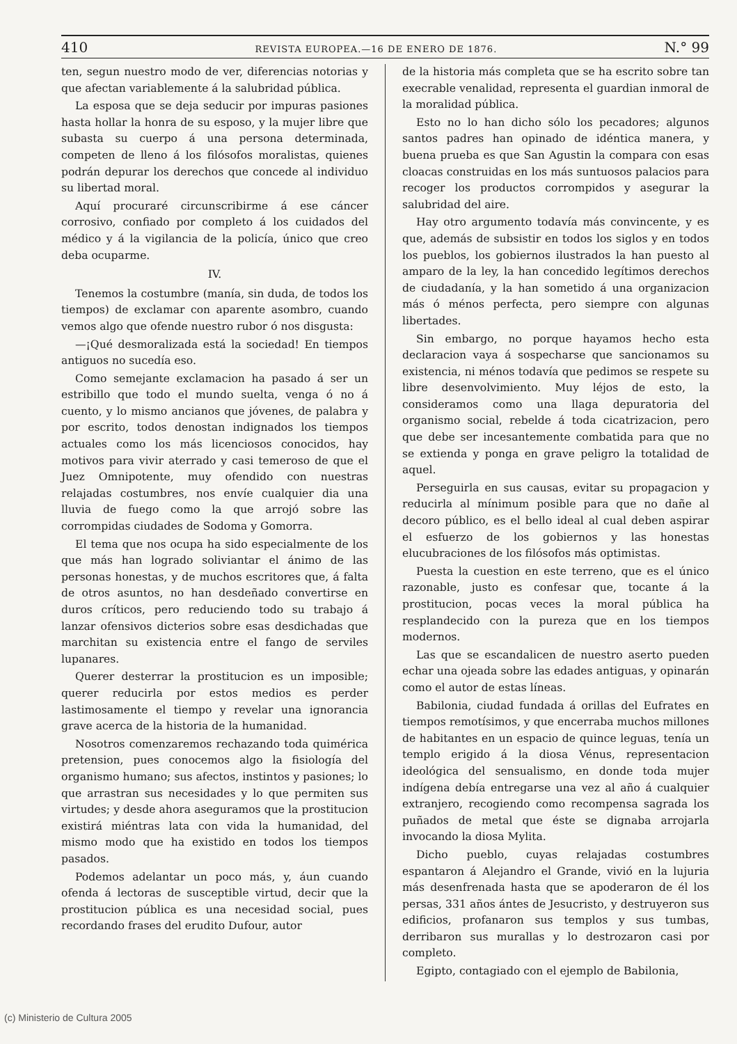410 REVISTA EUROPEA.—16 DE ENERO DE 1876. N.° 99
ten, segun nuestro modo de ver, diferencias notorias y que afectan variablemente á la salubridad pública.
La esposa que se deja seducir por impuras pasiones hasta hollar la honra de su esposo, y la mujer libre que subasta su cuerpo á una persona determinada, competen de lleno á los filósofos moralistas, quienes podrán depurar los derechos que concede al individuo su libertad moral.
Aquí procuraré circunscribirme á ese cáncer corrosivo, confiado por completo á los cuidados del médico y á la vigilancia de la policía, único que creo deba ocuparme.
IV.
Tenemos la costumbre (manía, sin duda, de todos los tiempos) de exclamar con aparente asombro, cuando vemos algo que ofende nuestro rubor ó nos disgusta:
—¡Qué desmoralizada está la sociedad! En tiempos antiguos no sucedía eso.
Como semejante exclamacion ha pasado á ser un estribillo que todo el mundo suelta, venga ó no á cuento, y lo mismo ancianos que jóvenes, de palabra y por escrito, todos denostan indignados los tiempos actuales como los más licenciosos conocidos, hay motivos para vivir aterrado y casi temeroso de que el Juez Omnipotente, muy ofendido con nuestras relajadas costumbres, nos envíe cualquier dia una lluvia de fuego como la que arrojó sobre las corrompidas ciudades de Sodoma y Gomorra.
El tema que nos ocupa ha sido especialmente de los que más han logrado soliviantar el ánimo de las personas honestas, y de muchos escritores que, á falta de otros asuntos, no han desdeñado convertirse en duros críticos, pero reduciendo todo su trabajo á lanzar ofensivos dicterios sobre esas desdichadas que marchitan su existencia entre el fango de serviles lupanares.
Querer desterrar la prostitucion es un imposible; querer reducirla por estos medios es perder lastimosamente el tiempo y revelar una ignorancia grave acerca de la historia de la humanidad.
Nosotros comenzaremos rechazando toda quimérica pretension, pues conocemos algo la fisiología del organismo humano; sus afectos, instintos y pasiones; lo que arrastran sus necesidades y lo que permiten sus virtudes; y desde ahora aseguramos que la prostitucion existirá miéntras lata con vida la humanidad, del mismo modo que ha existido en todos los tiempos pasados.
Podemos adelantar un poco más, y, áun cuando ofenda á lectoras de susceptible virtud, decir que la prostitucion pública es una necesidad social, pues recordando frases del erudito Dufour, autor
de la historia más completa que se ha escrito sobre tan execrable venalidad, representa el guardian inmoral de la moralidad pública.
Esto no lo han dicho sólo los pecadores; algunos santos padres han opinado de idéntica manera, y buena prueba es que San Agustin la compara con esas cloacas construidas en los más suntuosos palacios para recoger los productos corrompidos y asegurar la salubridad del aire.
Hay otro argumento todavía más convincente, y es que, además de subsistir en todos los siglos y en todos los pueblos, los gobiernos ilustrados la han puesto al amparo de la ley, la han concedido legítimos derechos de ciudadanía, y la han sometido á una organizacion más ó ménos perfecta, pero siempre con algunas libertades.
Sin embargo, no porque hayamos hecho esta declaracion vaya á sospecharse que sancionamos su existencia, ni ménos todavía que pedimos se respete su libre desenvolvimiento. Muy léjos de esto, la consideramos como una llaga depuratoria del organismo social, rebelde á toda cicatrizacion, pero que debe ser incesantemente combatida para que no se extienda y ponga en grave peligro la totalidad de aquel.
Perseguirla en sus causas, evitar su propagacion y reducirla al mínimum posible para que no dañe al decoro público, es el bello ideal al cual deben aspirar el esfuerzo de los gobiernos y las honestas elucubraciones de los filósofos más optimistas.
Puesta la cuestion en este terreno, que es el único razonable, justo es confesar que, tocante á la prostitucion, pocas veces la moral pública ha resplandecido con la pureza que en los tiempos modernos.
Las que se escandalicen de nuestro aserto pueden echar una ojeada sobre las edades antiguas, y opinarán como el autor de estas líneas.
Babilonia, ciudad fundada á orillas del Eufrates en tiempos remotísimos, y que encerraba muchos millones de habitantes en un espacio de quince leguas, tenía un templo erigido á la diosa Vénus, representacion ideológica del sensualismo, en donde toda mujer indígena debía entregarse una vez al año á cualquier extranjero, recogiendo como recompensa sagrada los puñados de metal que éste se dignaba arrojarla invocando la diosa Mylita.
Dicho pueblo, cuyas relajadas costumbres espantaron á Alejandro el Grande, vivió en la lujuria más desenfrenada hasta que se apoderaron de él los persas, 331 años ántes de Jesucristo, y destruyeron sus edificios, profanaron sus templos y sus tumbas, derribaron sus murallas y lo destrozaron casi por completo.
Egipto, contagiado con el ejemplo de Babilonia,
(c) Ministerio de Cultura 2005